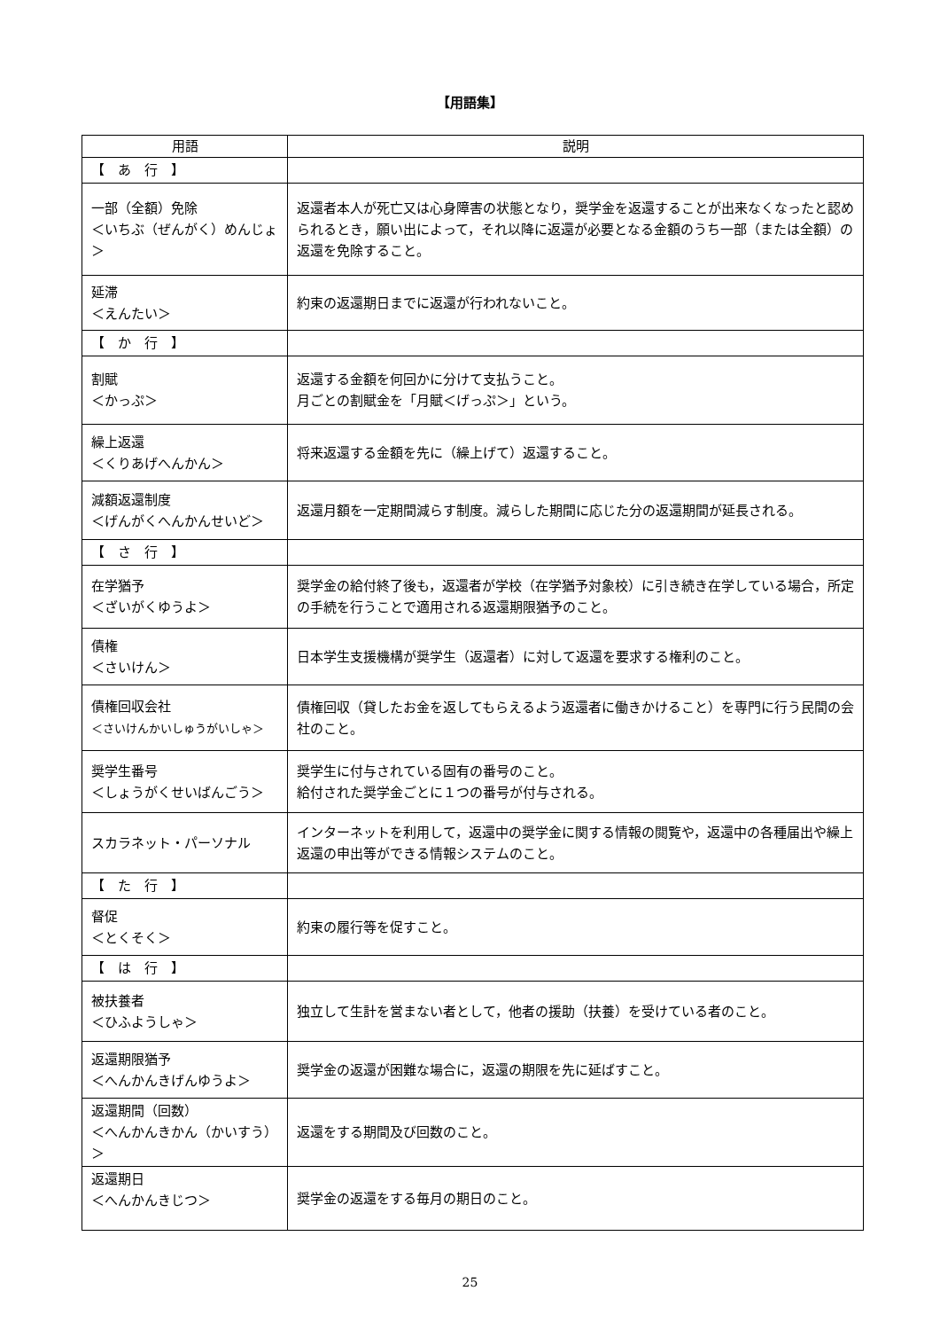【用語集】
| 用語 | 説明 |
| --- | --- |
| 【 あ 行 】 | |
| 一部（全額）免除 ＜いちぶ（ぜんがく）めんじょ＞ | 返還者本人が死亡又は心身障害の状態となり，奨学金を返還することが出来なくなったと認められるとき，願い出によって，それ以降に返還が必要となる金額のうち一部（または全額）の返還を免除すること。 |
| 延滞 ＜えんたい＞ | 約束の返還期日までに返還が行われないこと。 |
| 【 か 行 】 | |
| 割賦 ＜かっぷ＞ | 返還する金額を何回かに分けて支払うこと。 月ごとの割賦金を「月賦＜げっぷ＞」という。 |
| 繰上返還 ＜くりあげへんかん＞ | 将来返還する金額を先に（繰上げて）返還すること。 |
| 減額返還制度 ＜げんがくへんかんせいど＞ | 返還月額を一定期間減らす制度。減らした期間に応じた分の返還期間が延長される。 |
| 【 さ 行 】 | |
| 在学猶予 ＜ざいがくゆうよ＞ | 奨学金の給付終了後も，返還者が学校（在学猶予対象校）に引き続き在学している場合，所定の手続を行うことで適用される返還期限猶予のこと。 |
| 債権 ＜さいけん＞ | 日本学生支援機構が奨学生（返還者）に対して返還を要求する権利のこと。 |
| 債権回収会社 ＜さいけんかいしゅうがいしゃ＞ | 債権回収（貸したお金を返してもらえるよう返還者に働きかけること）を専門に行う民間の会社のこと。 |
| 奨学生番号 ＜しょうがくせいばんごう＞ | 奨学生に付与されている固有の番号のこと。 給付された奨学金ごとに１つの番号が付与される。 |
| スカラネット・パーソナル | インターネットを利用して，返還中の奨学金に関する情報の閲覧や，返還中の各種届出や繰上返還の申出等ができる情報システムのこと。 |
| 【 た 行 】 | |
| 督促 ＜とくそく＞ | 約束の履行等を促すこと。 |
| 【 は 行 】 | |
| 被扶養者 ＜ひふようしゃ＞ | 独立して生計を営まない者として，他者の援助（扶養）を受けている者のこと。 |
| 返還期限猶予 ＜へんかんきげんゆうよ＞ | 奨学金の返還が困難な場合に，返還の期限を先に延ばすこと。 |
| 返還期間（回数） ＜へんかんきかん（かいすう）＞ | 返還をする期間及び回数のこと。 |
| 返還期日 ＜へんかんきじつ＞ | 奨学金の返還をする毎月の期日のこと。 |
25